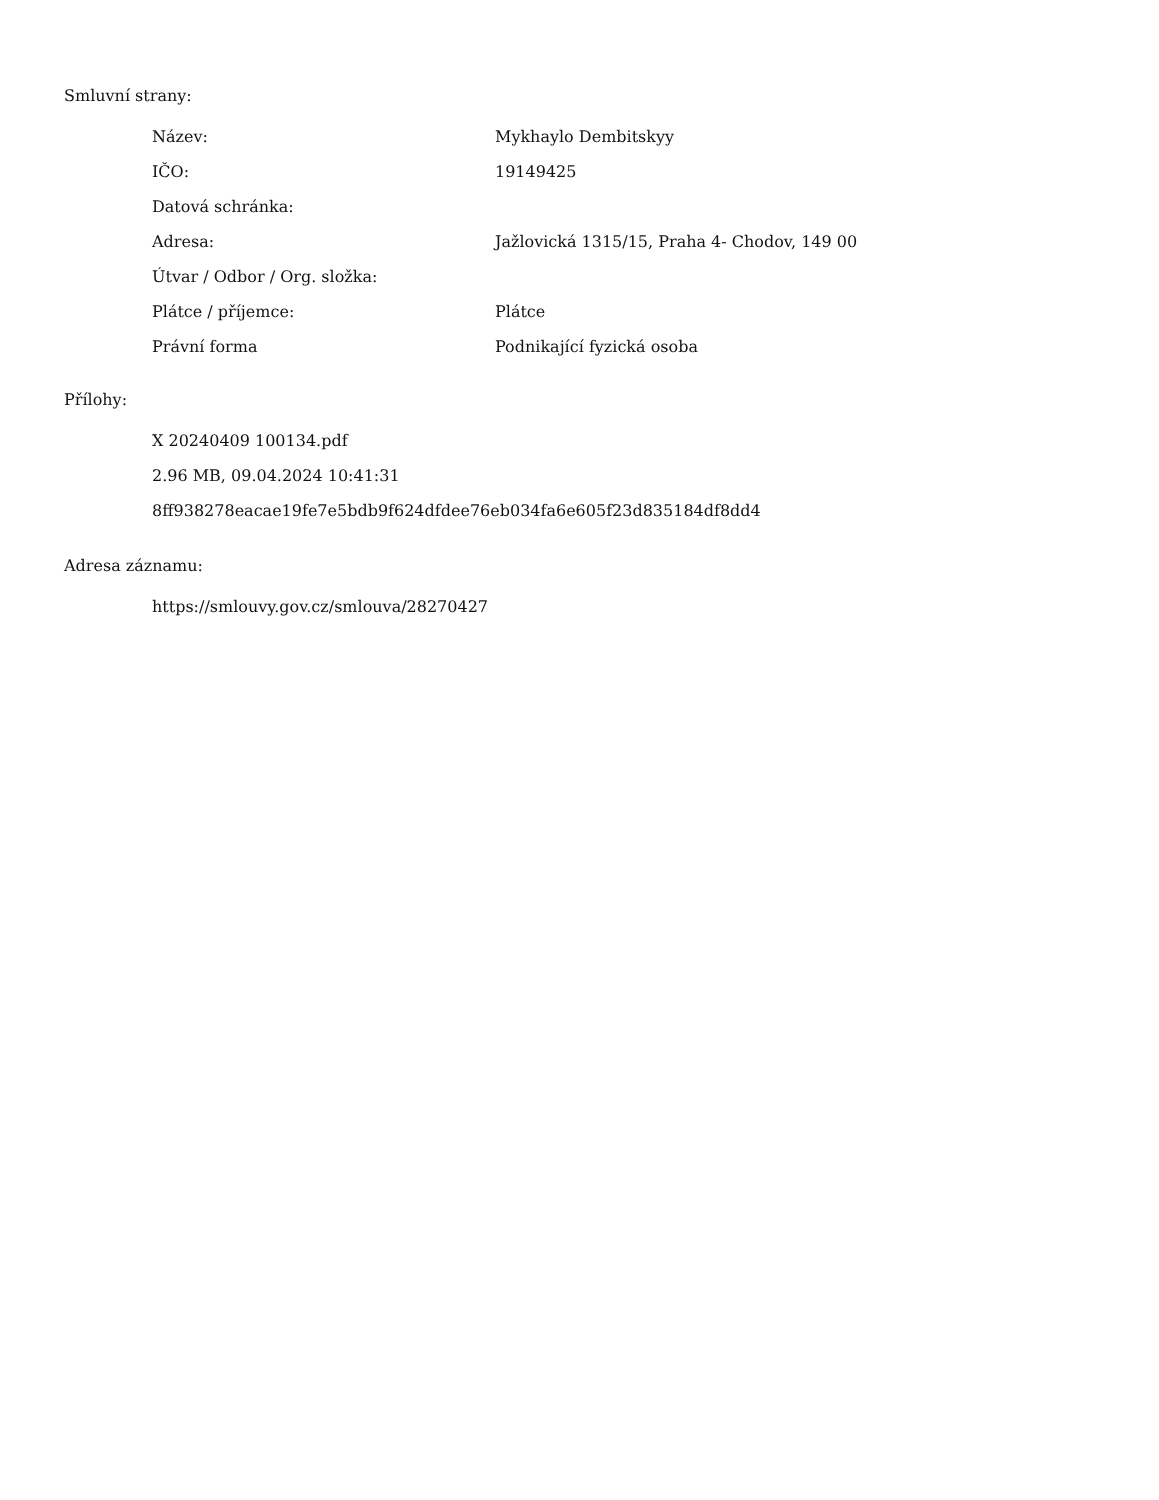Smluvní strany:
| Název: | Mykhaylo Dembitskyy |
| IČO: | 19149425 |
| Datová schránka: | |
| Adresa: | Jažlovická 1315/15, Praha 4- Chodov, 149 00 |
| Útvar / Odbor / Org. složka: | |
| Plátce / příjemce: | Plátce |
| Právní forma | Podnikající fyzická osoba |
Přílohy:
X 20240409 100134.pdf
2.96 MB, 09.04.2024 10:41:31
8ff938278eacae19fe7e5bdb9f624dfdee76eb034fa6e605f23d835184df8dd4
Adresa záznamu:
https://smlouvy.gov.cz/smlouva/28270427